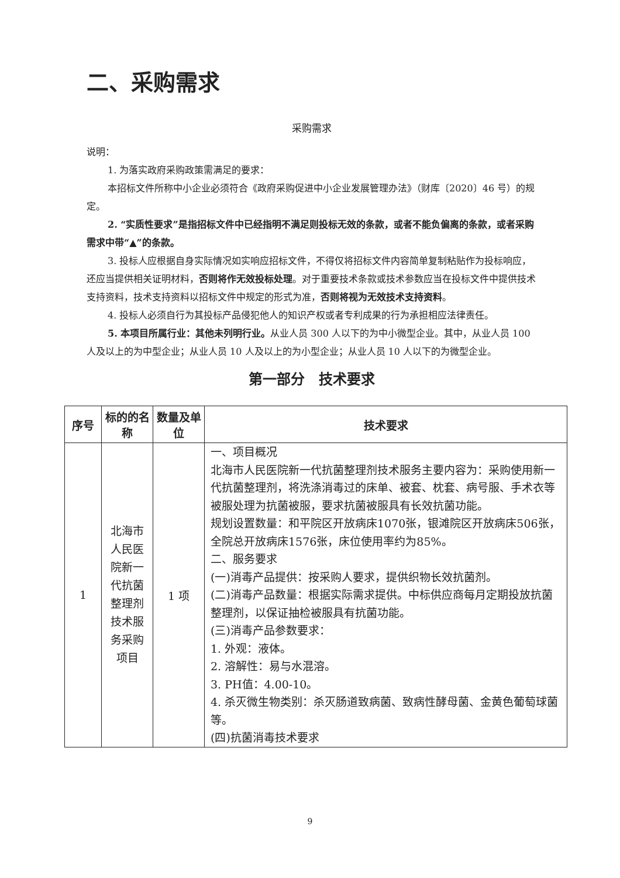二、采购需求
采购需求
说明：
1. 为落实政府采购政策需满足的要求：
本招标文件所称中小企业必须符合《政府采购促进中小企业发展管理办法》（财库〔2020〕46 号）的规定。
2. “实质性要求”是指招标文件中已经指明不满足则投标无效的条款，或者不能负偏离的条款，或者采购需求中带“▲”的条款。
3. 投标人应根据自身实际情况如实响应招标文件，不得仅将招标文件内容简单复制粘贴作为投标响应，还应当提供相关证明材料，否则将作无效投标处理。对于重要技术条款或技术参数应当在投标文件中提供技术支持资料，技术支持资料以招标文件中规定的形式为准，否则将视为无效技术支持资料。
4. 投标人必须自行为其投标产品侵犯他人的知识产权或者专利成果的行为承担相应法律责任。
5. 本项目所属行业：其他未列明行业。从业人员 300 人以下的为中小微型企业。其中，从业人员 100 人及以上的为中型企业；从业人员 10 人及以上的为小型企业；从业人员 10 人以下的为微型企业。
第一部分　技术要求
| 序号 | 标的的名称 | 数量及单位 | 技术要求 |
| --- | --- | --- | --- |
| 1 | 北海市人民医院新一代抗菌整理剂技术服务采购项目 | 1 项 | 一、项目概况 北海市人民医院新一代抗菌整理剂技术服务主要内容为：采购使用新一代抗菌整理剂，将洗涤消毒过的床单、被套、枕套、病号服、手术衣等被服处理为抗菌被服，要求抗菌被服具有长效抗菌功能。 规划设置数量：和平院区开放病床1070张，银滩院区开放病床506张，全院总开放病床1576张，床位使用率约为85%。 二、服务要求 (一)消毒产品提供：按采购人要求，提供织物长效抗菌剂。 (二)消毒产品数量：根据实际需求提供。中标供应商每月定期投放抗菌整理剂，以保证抽检被服具有抗菌功能。 (三)消毒产品参数要求： 1. 外观：液体。 2. 溶解性：易与水混溶。 3. PH值：4.00-10。 4. 杀灭微生物类别：杀灭肠道致病菌、致病性酵母菌、金黄色葡萄球菌等。 (四)抗菌消毒技术要求 |
9